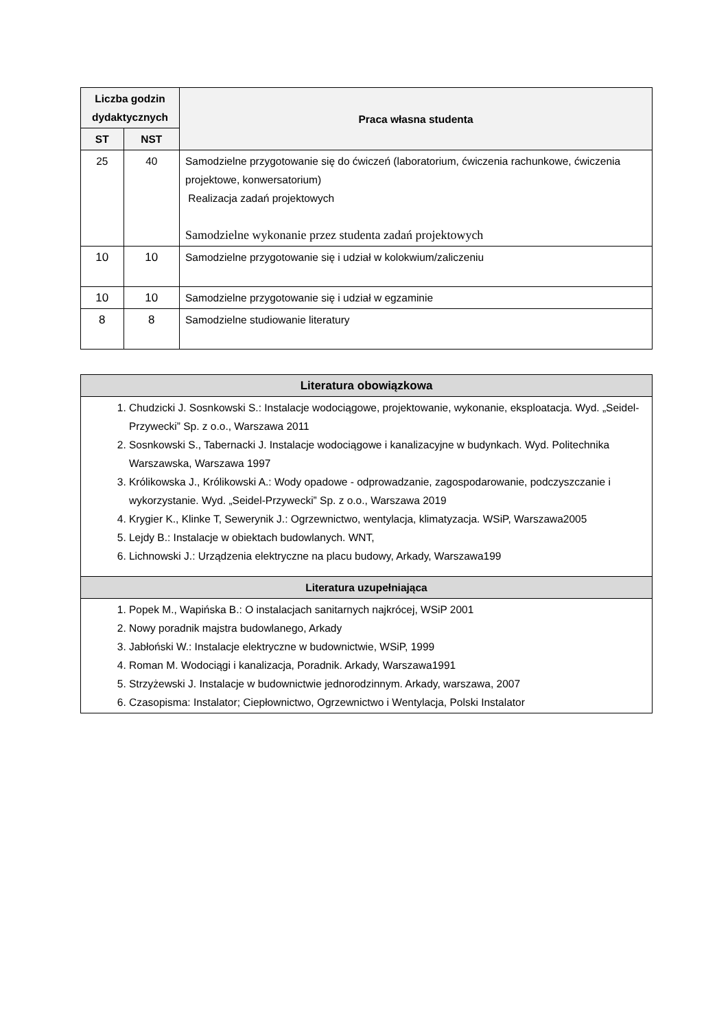| Liczba godzin dydaktycznych | | Praca własna studenta |
| --- | --- | --- |
| ST | NST | |
| 25 | 40 | Samodzielne przygotowanie się do ćwiczeń (laboratorium, ćwiczenia rachunkowe, ćwiczenia projektowe, konwersatorium) Realizacja zadań projektowych Samodzielne wykonanie przez studenta zadań projektowych |
| 10 | 10 | Samodzielne przygotowanie się i udział w kolokwium/zaliczeniu |
| 10 | 10 | Samodzielne przygotowanie się i udział w egzaminie |
| 8 | 8 | Samodzielne studiowanie literatury |
| Literatura obowiązkowa |
| 1. Chudzicki J. Sosnkowski S.: Instalacje wodociągowe, projektowanie, wykonanie, eksploatacja. Wyd. „Seidel-Przywecki” Sp. z o.o., Warszawa 2011 2. Sosnkowski S., Tabernacki J. Instalacje wodociągowe i kanalizacyjne w budynkach. Wyd. Politechnika Warszawska, Warszawa 1997 3. Królikowska J., Królikowski A.: Wody opadowe - odprowadzanie, zagospodarowanie, podczyszczanie i wykorzystanie. Wyd. „Seidel-Przywecki” Sp. z o.o., Warszawa 2019 4. Krygier K., Klinke T, Sewerynik J.: Ogrzewnictwo, wentylacja, klimatyzacja. WSiP, Warszawa2005 5. Lejdy B.: Instalacje w obiektach budowlanych. WNT, 6. Lichnowski J.: Urządzenia elektryczne na placu budowy, Arkady, Warszawa199 |
| Literatura uzupełniająca |
| 1. Popek M., Wapińska B.: O instalacjach sanitarnych najkrócej, WSiP 2001 2. Nowy poradnik majstra budowlanego, Arkady 3. Jabłoński W.: Instalacje elektryczne w budownictwie, WSiP, 1999 4. Roman M. Wodociągi i kanalizacja, Poradnik. Arkady, Warszawa1991 5. Strzyżewski J. Instalacje w budownictwie jednorodzinnym. Arkady, warszawa, 2007 6. Czasopisma: Instalator; Ciepłownictwo, Ogrzewnictwo i Wentylacja, Polski Instalator |